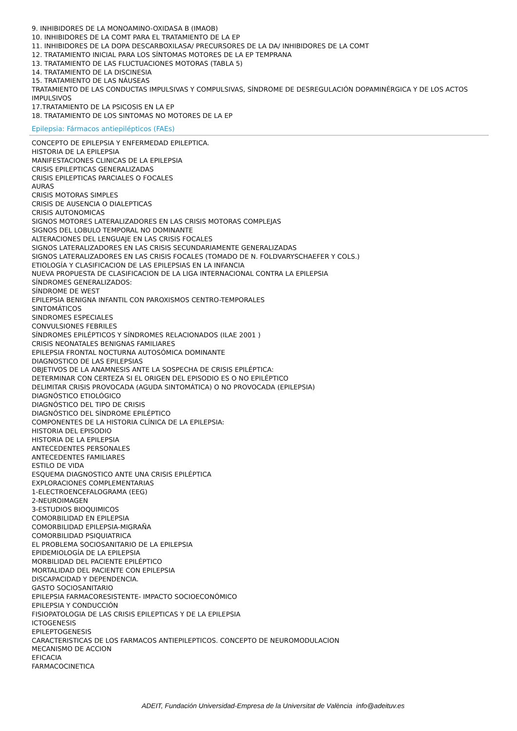9. INHIBIDORES DE LA MONOAMINO-OXIDASA B (IMAOB)
10. INHIBIDORES DE LA COMT PARA EL TRATAMIENTO DE LA EP
11. INHIBIDORES DE LA DOPA DESCARBOXILASA/ PRECURSORES DE LA DA/ INHIBIDORES DE LA COMT
12. TRATAMIENTO INICIAL PARA LOS SÍNTOMAS MOTORES DE LA EP TEMPRANA
13. TRATAMIENTO DE LAS FLUCTUACIONES MOTORAS (TABLA 5)
14. TRATAMIENTO DE LA DISCINESIA
15. TRATAMIENTO DE LAS NÁUSEAS
TRATAMIENTO DE LAS CONDUCTAS IMPULSIVAS Y COMPULSIVAS, SÍNDROME DE DESREGULACIÓN DOPAMINÉRGICA Y DE LOS ACTOS IMPULSIVOS
17.TRATAMIENTO DE LA PSICOSIS EN LA EP
18. TRATAMIENTO DE LOS SINTOMAS NO MOTORES DE LA EP
Epilepsia: Fármacos antiepilépticos (FAEs)
CONCEPTO DE EPILEPSIA Y ENFERMEDAD EPILEPTICA.
HISTORIA DE LA EPILEPSIA
MANIFESTACIONES CLINICAS DE LA EPILEPSIA
CRISIS EPILEPTICAS GENERALIZADAS
CRISIS EPILEPTICAS PARCIALES O FOCALES
AURAS
CRISIS MOTORAS SIMPLES
CRISIS DE AUSENCIA O DIALEPTICAS
CRISIS AUTONOMICAS
SIGNOS MOTORES LATERALIZADORES EN LAS CRISIS MOTORAS COMPLEJAS
SIGNOS DEL LOBULO TEMPORAL NO DOMINANTE
ALTERACIONES DEL LENGUAJE EN LAS CRISIS FOCALES
SIGNOS LATERALIZADORES EN LAS CRISIS SECUNDARIAMENTE GENERALIZADAS
SIGNOS LATERALIZADORES EN LAS CRISIS FOCALES (TOMADO DE N. FOLDVARYSCHAEFER Y COLS.)
ETIOLOGÍA Y CLASIFICACION DE LAS EPILEPSIAS EN LA INFANCIA
NUEVA PROPUESTA DE CLASIFICACION DE LA LIGA INTERNACIONAL CONTRA LA EPILEPSIA
SÍNDROMES GENERALIZADOS:
SÍNDROME DE WEST
EPILEPSIA BENIGNA INFANTIL CON PAROXISMOS CENTRO-TEMPORALES
SINTOMÁTICOS
SINDROMES ESPECIALES
CONVULSIONES FEBRILES
SÍNDROMES EPILÉPTICOS Y SÍNDROMES RELACIONADOS (ILAE 2001 )
CRISIS NEONATALES BENIGNAS FAMILIARES
EPILEPSIA FRONTAL NOCTURNA AUTOSÓMICA DOMINANTE
DIAGNOSTICO DE LAS EPILEPSIAS
OBJETIVOS DE LA ANAMNESIS ANTE LA SOSPECHA DE CRISIS EPILÉPTICA:
DETERMINAR CON CERTEZA SI EL ORIGEN DEL EPISODIO ES O NO EPILÉPTICO
DELIMITAR CRISIS PROVOCADA (AGUDA SINTOMÁTICA) O NO PROVOCADA (EPILEPSIA)
DIAGNÓSTICO ETIOLÓGICO
DIAGNÓSTICO DEL TIPO DE CRISIS
DIAGNÓSTICO DEL SÍNDROME EPILÉPTICO
COMPONENTES DE LA HISTORIA CLÍNICA DE LA EPILEPSIA:
HISTORIA DEL EPISODIO
HISTORIA DE LA EPILEPSIA
ANTECEDENTES PERSONALES
ANTECEDENTES FAMILIARES
ESTILO DE VIDA
ESQUEMA DIAGNOSTICO ANTE UNA CRISIS EPILÉPTICA
EXPLORACIONES COMPLEMENTARIAS
1-ELECTROENCEFALOGRAMA (EEG)
2-NEUROIMAGEN
3-ESTUDIOS BIOQUIMICOS
COMORBILIDAD EN EPILEPSIA
COMORBILIDAD EPILEPSIA-MIGRAÑA
COMORBILIDAD PSIQUIATRICA
EL PROBLEMA SOCIOSANITARIO DE LA EPILEPSIA
EPIDEMIOLOGÍA DE LA EPILEPSIA
MORBILIDAD DEL PACIENTE EPILÉPTICO
MORTALIDAD DEL PACIENTE CON EPILEPSIA
DISCAPACIDAD Y DEPENDENCIA.
GASTO SOCIOSANITARIO
EPILEPSIA FARMACORESISTENTE- IMPACTO SOCIOECONÓMICO
EPILEPSIA Y CONDUCCIÓN
FISIOPATOLOGIA DE LAS CRISIS EPILEPTICAS Y DE LA EPILEPSIA
ICTOGENESIS
EPILEPTOGENESIS
CARACTERISTICAS DE LOS FARMACOS ANTIEPILEPTICOS. CONCEPTO DE NEUROMODULACION
MECANISMO DE ACCION
EFICACIA
FARMACOCINETICA
ADEIT, Fundación Universidad-Empresa de la Universitat de València info@adeituv.es